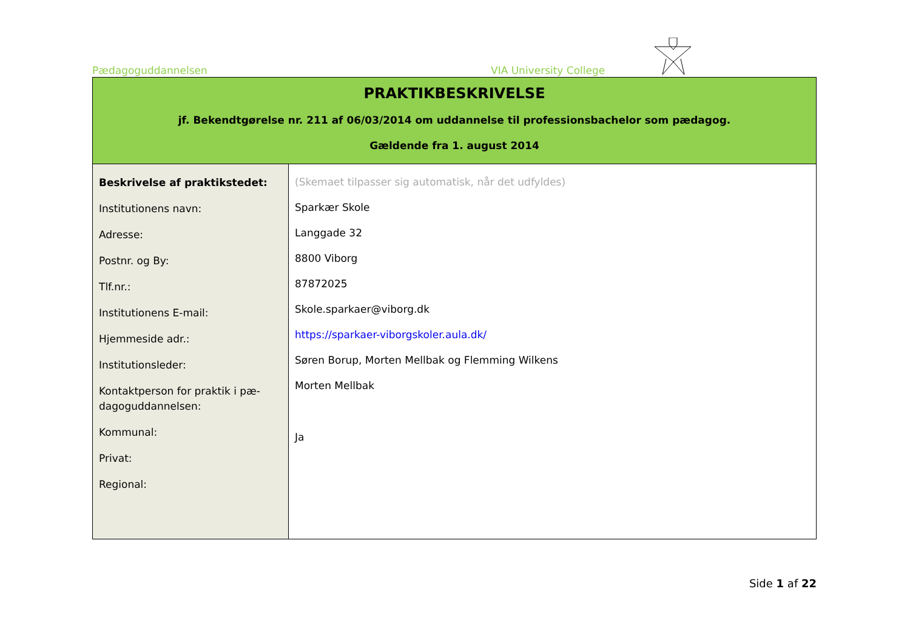Pædagoguddannelsen VIA University College
PRAKTIKBESKRIVELSE
jf. Bekendtgørelse nr. 211 af 06/03/2014 om uddannelse til professionsbachelor som pædagog.
Gældende fra 1. august 2014
| Beskrivelse af praktikstedet: Institutionens navn: Adresse: Postnr. og By: Tlf.nr.: Institutionens E-mail: Hjemmeside adr.: Institutionsleder: Kontaktperson for praktik i pæ-dagoguddannelsen: Kommunal: Privat: Regional: | (Skemaet tilpasser sig automatisk, når det udfyldes) Sparkær Skole Langgade 32 8800 Viborg 87872025 Skole.sparkaer@viborg.dk https://sparkaer-viborgskoler.aula.dk/ Søren Borup, Morten Mellbak og Flemming Wilkens Morten Mellbak Ja |
Side 1 af 22